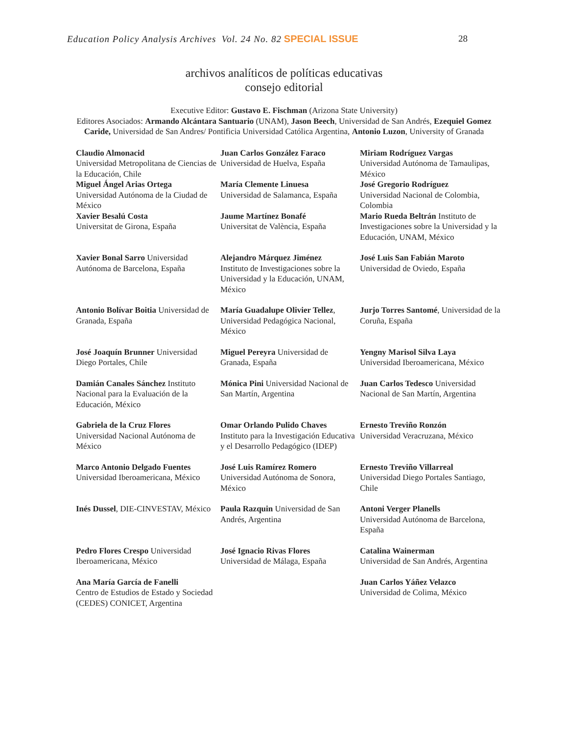Education Policy Analysis Archives Vol. 24 No. 82 SPECIAL ISSUE 28
archivos analíticos de políticas educativas
consejo editorial
Executive Editor: Gustavo E. Fischman (Arizona State University)
Editores Asociados: Armando Alcántara Santuario (UNAM), Jason Beech, Universidad de San Andrés, Ezequiel Gomez Caride, Universidad de San Andres/ Pontificia Universidad Católica Argentina, Antonio Luzon, University of Granada
| Claudio Almonacid Universidad Metropolitana de Ciencias de la Educación, Chile Miguel Ángel Arias Ortega Universidad Autónoma de la Ciudad de México Xavier Besalú Costa Universitat de Girona, España | Juan Carlos González Faraco Universidad de Huelva, España María Clemente Linuesa Universidad de Salamanca, España Jaume Martínez Bonafé Universitat de València, España | Miriam Rodríguez Vargas Universidad Autónoma de Tamaulipas, México José Gregorio Rodríguez Universidad Nacional de Colombia, Colombia Mario Rueda Beltrán Instituto de Investigaciones sobre la Universidad y la Educación, UNAM, México |
| Xavier Bonal Sarro Universidad Autónoma de Barcelona, España | Alejandro Márquez Jiménez Instituto de Investigaciones sobre la Universidad y la Educación, UNAM, México | José Luis San Fabián Maroto Universidad de Oviedo, España |
| Antonio Bolívar Boitia Universidad de Granada, España | María Guadalupe Olivier Tellez , Universidad Pedagógica Nacional, México | Jurjo Torres Santomé , Universidad de la Coruña, España |
| José Joaquín Brunner Universidad Diego Portales, Chile | Miguel Pereyra Universidad de Granada, España | Yengny Marisol Silva Laya Universidad Iberoamericana, México |
| Damián Canales Sánchez Instituto Nacional para la Evaluación de la Educación, México | Mónica Pini Universidad Nacional de San Martín, Argentina | Juan Carlos Tedesco Universidad Nacional de San Martín, Argentina |
| Gabriela de la Cruz Flores Universidad Nacional Autónoma de México | Omar Orlando Pulido Chaves Instituto para la Investigación Educativa y el Desarrollo Pedagógico (IDEP) | Ernesto Treviño Ronzón Universidad Veracruzana, México |
| Marco Antonio Delgado Fuentes Universidad Iberoamericana, México | José Luis Ramírez Romero Universidad Autónoma de Sonora, México | Ernesto Treviño Villarreal Universidad Diego Portales Santiago, Chile |
| Inés Dussel , DIE-CINVESTAV, México | Paula Razquin Universidad de San Andrés, Argentina | Antoni Verger Planells Universidad Autónoma de Barcelona, España |
| Pedro Flores Crespo Universidad Iberoamericana, México | José Ignacio Rivas Flores Universidad de Málaga, España | Catalina Wainerman Universidad de San Andrés, Argentina |
| Ana María García de Fanelli Centro de Estudios de Estado y Sociedad (CEDES) CONICET, Argentina | | Juan Carlos Yáñez Velazco Universidad de Colima, México |